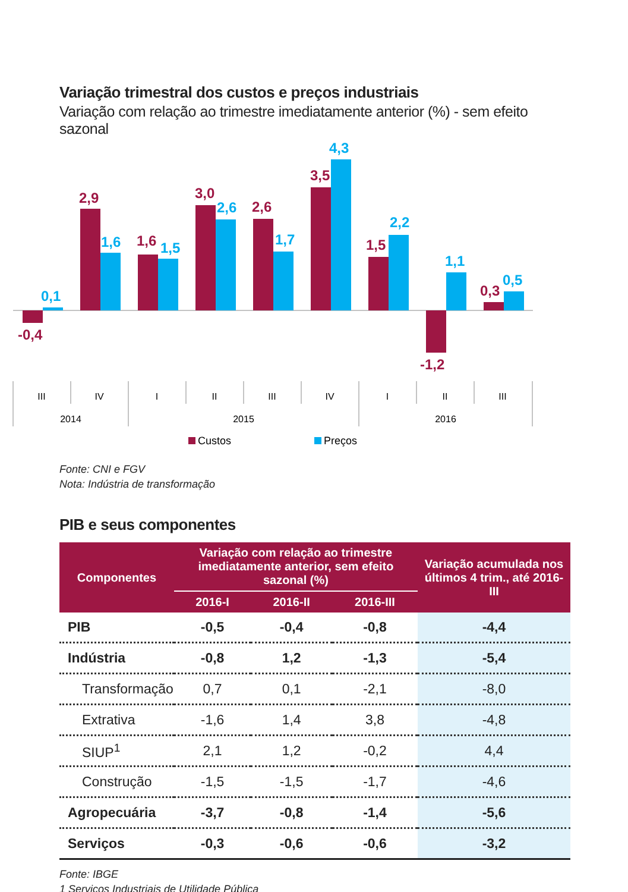Variação trimestral dos custos e preços industriais
Variação com relação ao trimestre imediatamente anterior (%) - sem efeito sazonal
-0,4
2,9
1,6
3,0
2,6
3,5
1,5
-1,2
0,3
0,1
1,6
1,5
2,6
1,7
4,3
2,2
1,1
0,5
III
IV
I
II
III
IV
I
II
III
2014
2015
2016
Custos
Preços
Fonte: CNI e FGV
Nota: Indústria de transformação
PIB e seus componentes
| Componentes | Variação com relação ao trimestre imediatamente anterior, sem efeito sazonal (%) | | | Variação acumulada nos últimos 4 trim., até 2016-III |
| --- | --- | --- | --- | --- |
| | 2016-I | 2016-II | 2016-III | |
| PIB | -0,5 | -0,4 | -0,8 | -4,4 |
| Indústria | -0,8 | 1,2 | -1,3 | -5,4 |
| Transformação | 0,7 | 0,1 | -2,1 | -8,0 |
| Extrativa | -1,6 | 1,4 | 3,8 | -4,8 |
| SIUP<sup>1</sup> | 2,1 | 1,2 | -0,2 | 4,4 |
| Construção | -1,5 | -1,5 | -1,7 | -4,6 |
| Agropecuária | -3,7 | -0,8 | -1,4 | -5,6 |
| Serviços | -0,3 | -0,6 | -0,6 | -3,2 |
Fonte: IBGE
1 Serviços Industriais de Utilidade Pública